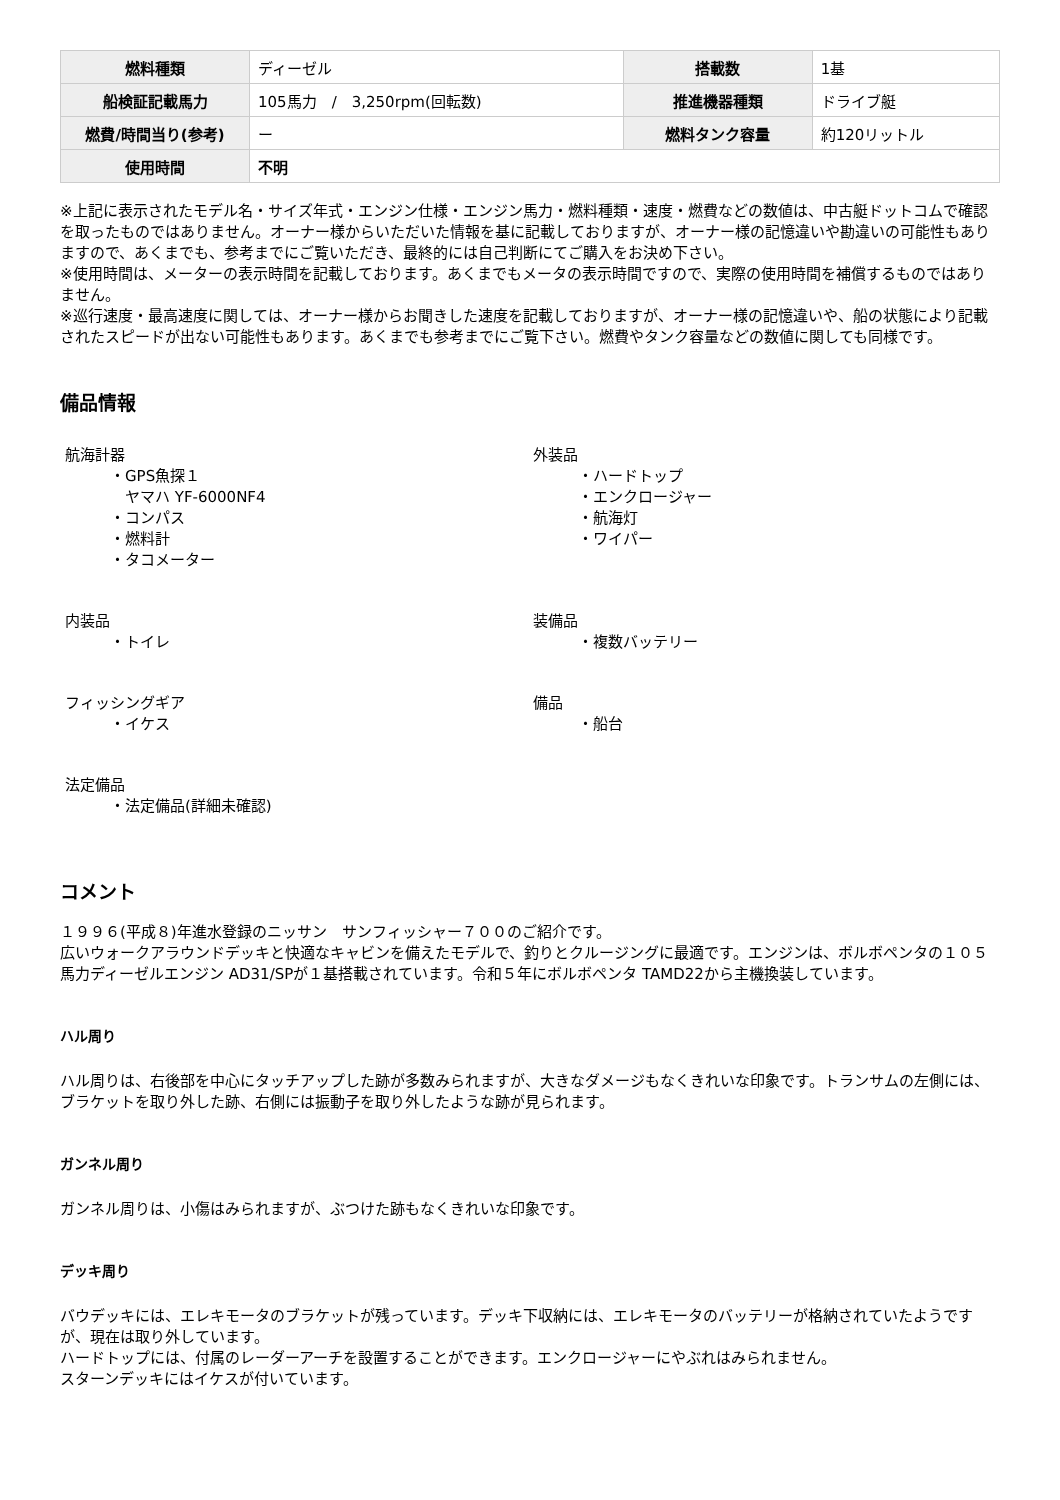| 燃料種類 | ディーゼル | 搭載数 | 1基 |
| 船検証記載馬力 | 105馬力 / 3,250rpm(回転数) | 推進機器種類 | ドライブ艇 |
| 燃費/時間当り(参考) | ー | 燃料タンク容量 | 約120リットル |
| 使用時間 | 不明 | | |
※上記に表示されたモデル名・サイズ年式・エンジン仕様・エンジン馬力・燃料種類・速度・燃費などの数値は、中古艇ドットコムで確認を取ったものではありません。オーナー様からいただいた情報を基に記載しておりますが、オーナー様の記憶違いや勘違いの可能性もありますので、あくまでも、参考までにご覧いただき、最終的には自己判断にてご購入をお決め下さい。
※使用時間は、メーターの表示時間を記載しております。あくまでもメータの表示時間ですので、実際の使用時間を補償するものではありません。
※巡行速度・最高速度に関しては、オーナー様からお聞きした速度を記載しておりますが、オーナー様の記憶違いや、船の状態により記載されたスピードが出ない可能性もあります。あくまでも参考までにご覧下さい。燃費やタンク容量などの数値に関しても同様です。
備品情報
航海計器
・GPS魚探１
　ヤマハ YF-6000NF4
・コンパス
・燃料計
・タコメーター
外装品
・ハードトップ
・エンクロージャー
・航海灯
・ワイパー
内装品
・トイレ
装備品
・複数バッテリー
フィッシングギア
・イケス
備品
・船台
法定備品
・法定備品(詳細未確認)
コメント
１９９６(平成８)年進水登録のニッサン　サンフィッシャー７００のご紹介です。
広いウォークアラウンドデッキと快適なキャビンを備えたモデルで、釣りとクルージングに最適です。エンジンは、ボルボペンタの１０５馬力ディーゼルエンジン AD31/SPが１基搭載されています。令和５年にボルボペンタ TAMD22から主機換装しています。
ハル周り
ハル周りは、右後部を中心にタッチアップした跡が多数みられますが、大きなダメージもなくきれいな印象です。トランサムの左側には、ブラケットを取り外した跡、右側には振動子を取り外したような跡が見られます。
ガンネル周り
ガンネル周りは、小傷はみられますが、ぶつけた跡もなくきれいな印象です。
デッキ周り
バウデッキには、エレキモータのブラケットが残っています。デッキ下収納には、エレキモータのバッテリーが格納されていたようですが、現在は取り外しています。
ハードトップには、付属のレーダーアーチを設置することができます。エンクロージャーにやぶれはみられません。
スターンデッキにはイケスが付いています。